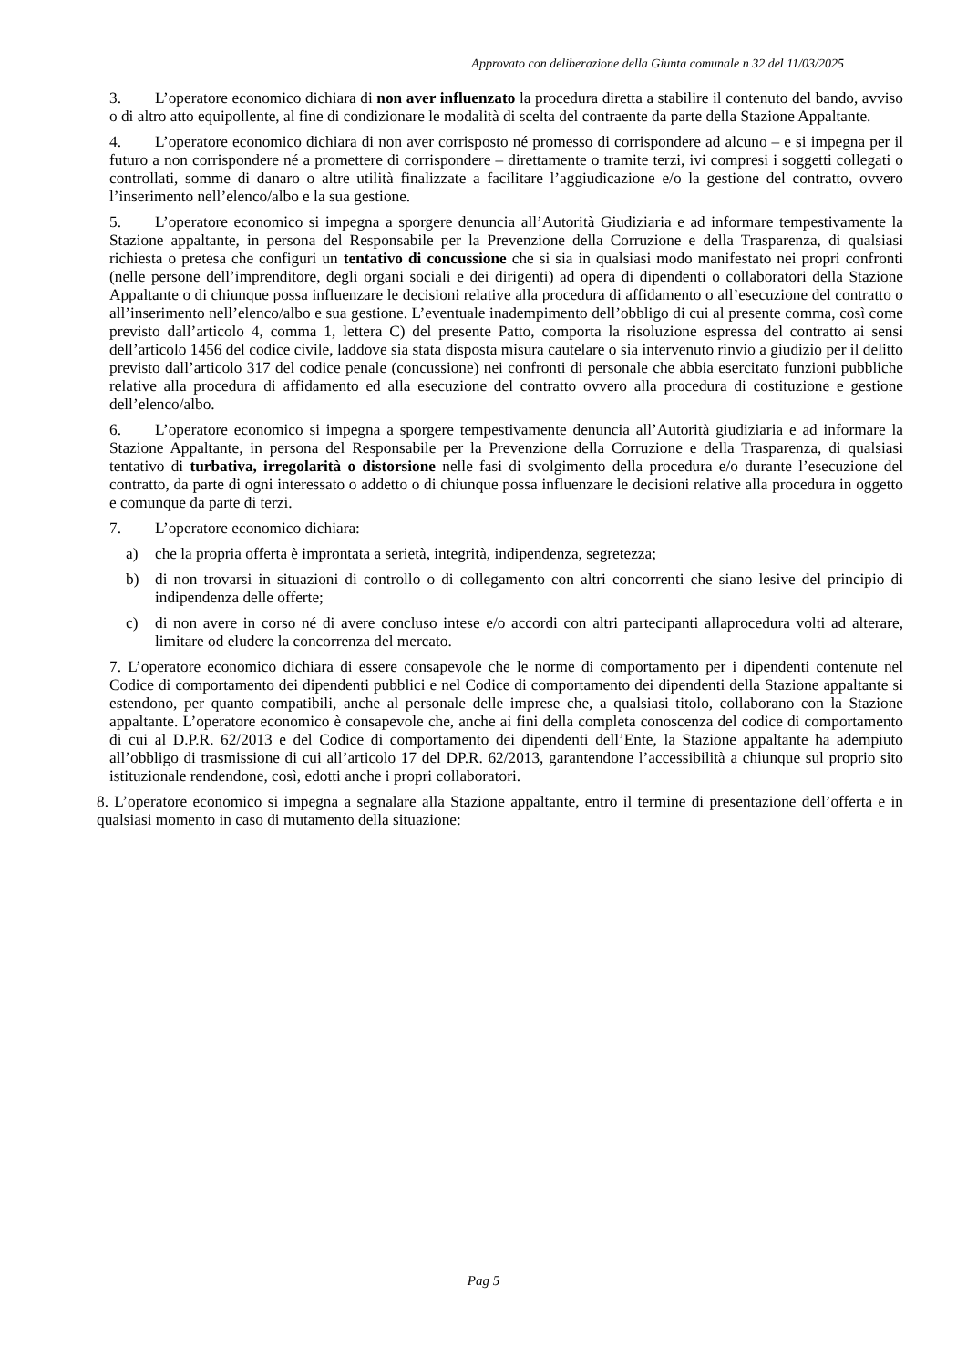Approvato con deliberazione della Giunta comunale n 32 del 11/03/2025
3. L’operatore economico dichiara di non aver influenzato la procedura diretta a stabilire il contenuto del bando, avviso o di altro atto equipollente, al fine di condizionare le modalità di scelta del contraente da parte della Stazione Appaltante.
4. L’operatore economico dichiara di non aver corrisposto né promesso di corrispondere ad alcuno – e si impegna per il futuro a non corrispondere né a promettere di corrispondere – direttamente o tramite terzi, ivi compresi i soggetti collegati o controllati, somme di danaro o altre utilità finalizzate a facilitare l’aggiudicazione e/o la gestione del contratto, ovvero l’inserimento nell’elenco/albo e la sua gestione.
5. L’operatore economico si impegna a sporgere denuncia all’Autorità Giudiziaria e ad informare tempestivamente la Stazione appaltante, in persona del Responsabile per la Prevenzione della Corruzione e della Trasparenza, di qualsiasi richiesta o pretesa che configuri un tentativo di concussione che si sia in qualsiasi modo manifestato nei propri confronti (nelle persone dell’imprenditore, degli organi sociali e dei dirigenti) ad opera di dipendenti o collaboratori della Stazione Appaltante o di chiunque possa influenzare le decisioni relative alla procedura di affidamento o all’esecuzione del contratto o all’inserimento nell’elenco/albo e sua gestione. L’eventuale inadempimento dell’obbligo di cui al presente comma, così come previsto dall’articolo 4, comma 1, lettera C) del presente Patto, comporta la risoluzione espressa del contratto ai sensi dell’articolo 1456 del codice civile, laddove sia stata disposta misura cautelare o sia intervenuto rinvio a giudizio per il delitto previsto dall’articolo 317 del codice penale (concussione) nei confronti di personale che abbia esercitato funzioni pubbliche relative alla procedura di affidamento ed alla esecuzione del contratto ovvero alla procedura di costituzione e gestione dell’elenco/albo.
6. L’operatore economico si impegna a sporgere tempestivamente denuncia all’Autorità giudiziaria e ad informare la Stazione Appaltante, in persona del Responsabile per la Prevenzione della Corruzione e della Trasparenza, di qualsiasi tentativo di turbativa, irregolarità o distorsione nelle fasi di svolgimento della procedura e/o durante l’esecuzione del contratto, da parte di ogni interessato o addetto o di chiunque possa influenzare le decisioni relative alla procedura in oggetto e comunque da parte di terzi.
7. L’operatore economico dichiara:
a) che la propria offerta è improntata a serietà, integrità, indipendenza, segretezza;
b) di non trovarsi in situazioni di controllo o di collegamento con altri concorrenti che siano lesive del principio di indipendenza delle offerte;
c) di non avere in corso né di avere concluso intese e/o accordi con altri partecipanti allaprocedura volti ad alterare, limitare od eludere la concorrenza del mercato.
7. L’operatore economico dichiara di essere consapevole che le norme di comportamento per i dipendenti contenute nel Codice di comportamento dei dipendenti pubblici e nel Codice di comportamento dei dipendenti della Stazione appaltante si estendono, per quanto compatibili, anche al personale delle imprese che, a qualsiasi titolo, collaborano con la Stazione appaltante. L’operatore economico è consapevole che, anche ai fini della completa conoscenza del codice di comportamento di cui al D.P.R. 62/2013 e del Codice di comportamento dei dipendenti dell’Ente, la Stazione appaltante ha adempiuto all’obbligo di trasmissione di cui all’articolo 17 del DP.R. 62/2013, garantendone l’accessibilità a chiunque sul proprio sito istituzionale rendendone, così, edotti anche i propri collaboratori.
8. L’operatore economico si impegna a segnalare alla Stazione appaltante, entro il termine di presentazione dell’offerta e in qualsiasi momento in caso di mutamento della situazione:
Pag 5